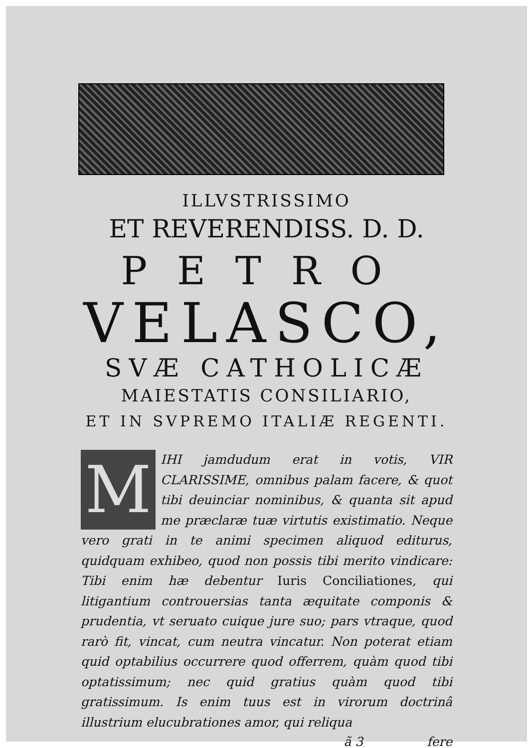ILLVSTRISSIMO
ET REVERENDISS. D. D.
PETRO
VELASCO,
SVÆ CATHOLICÆ
MAIESTATIS CONSILIARIO,
ET IN SVPREMO ITALIÆ REGENTI.
M
IHI jamdudum erat in votis, VIR CLARISSIME, omnibus palam facere, & quot tibi deuinciar nominibus, & quanta sit apud me præclaræ tuæ virtutis existimatio. Neque vero grati in te animi specimen aliquod editurus, quidquam exhibeo, quod non possis tibi merito vindicare: Tibi enim hæ debentur Iuris Conciliationes, qui litigantium controuersias tanta æquitate componis & prudentia, vt seruato cuique jure suo; pars vtraque, quod rarò fit, vincat, cum neutra vincatur. Non poterat etiam quid optabilius occurrere quod offerrem, quàm quod tibi optatissimum; nec quid gratius quàm quod tibi gratissimum. Is enim tuus est in virorum doctrinâ illustrium elucubrationes amor, qui reliqua
ã 3 fere